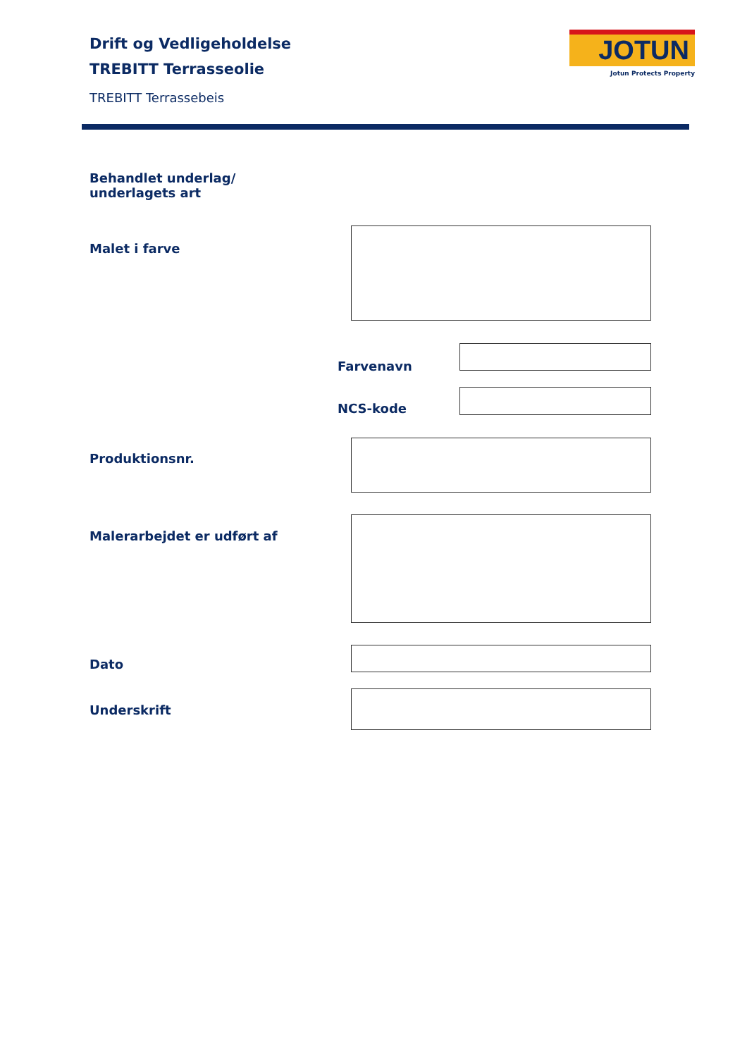Drift og Vedligeholdelse
TREBITT Terrasseolie
TREBITT Terrassebeis
JOTUN
Jotun Protects Property
Behandlet underlag/
underlagets art
Malet i farve
Farvenavn
NCS-kode
Produktionsnr.
Malerarbejdet er udført af
Dato
Underskrift